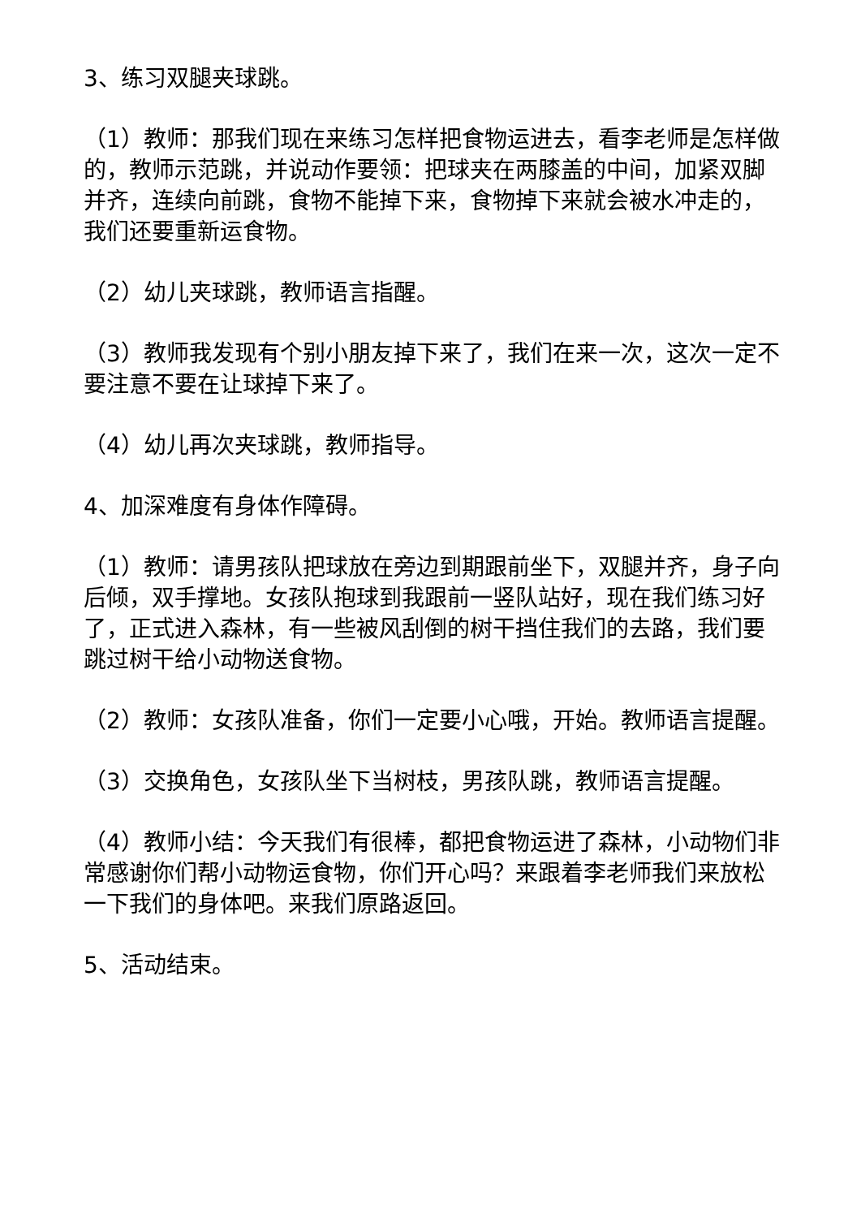3、练习双腿夹球跳。
（1）教师：那我们现在来练习怎样把食物运进去，看李老师是怎样做的，教师示范跳，并说动作要领：把球夹在两膝盖的中间，加紧双脚并齐，连续向前跳，食物不能掉下来，食物掉下来就会被水冲走的，我们还要重新运食物。
（2）幼儿夹球跳，教师语言指醒。
（3）教师我发现有个别小朋友掉下来了，我们在来一次，这次一定不要注意不要在让球掉下来了。
（4）幼儿再次夹球跳，教师指导。
4、加深难度有身体作障碍。
（1）教师：请男孩队把球放在旁边到期跟前坐下，双腿并齐，身子向后倾，双手撑地。女孩队抱球到我跟前一竖队站好，现在我们练习好了，正式进入森林，有一些被风刮倒的树干挡住我们的去路，我们要跳过树干给小动物送食物。
（2）教师：女孩队准备，你们一定要小心哦，开始。教师语言提醒。
（3）交换角色，女孩队坐下当树枝，男孩队跳，教师语言提醒。
（4）教师小结：今天我们有很棒，都把食物运进了森林，小动物们非常感谢你们帮小动物运食物，你们开心吗？来跟着李老师我们来放松一下我们的身体吧。来我们原路返回。
5、活动结束。